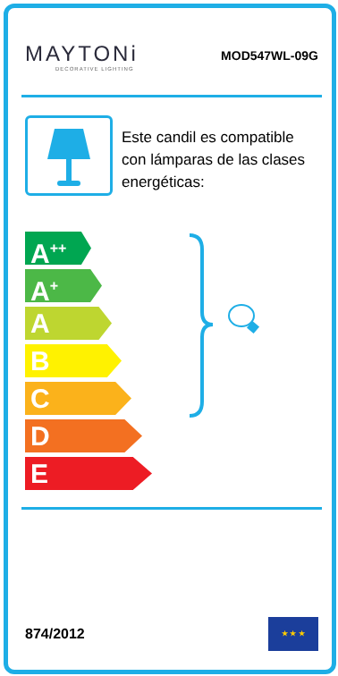MAYTONi
DECORATIVE LIGHTING
MOD547WL-09G
Este candil es compatible con lámparas de las clases energéticas:
A<sup>++</sup>
A<sup>+</sup>
A
B
C
D
E
874/2012
★ ★ ★